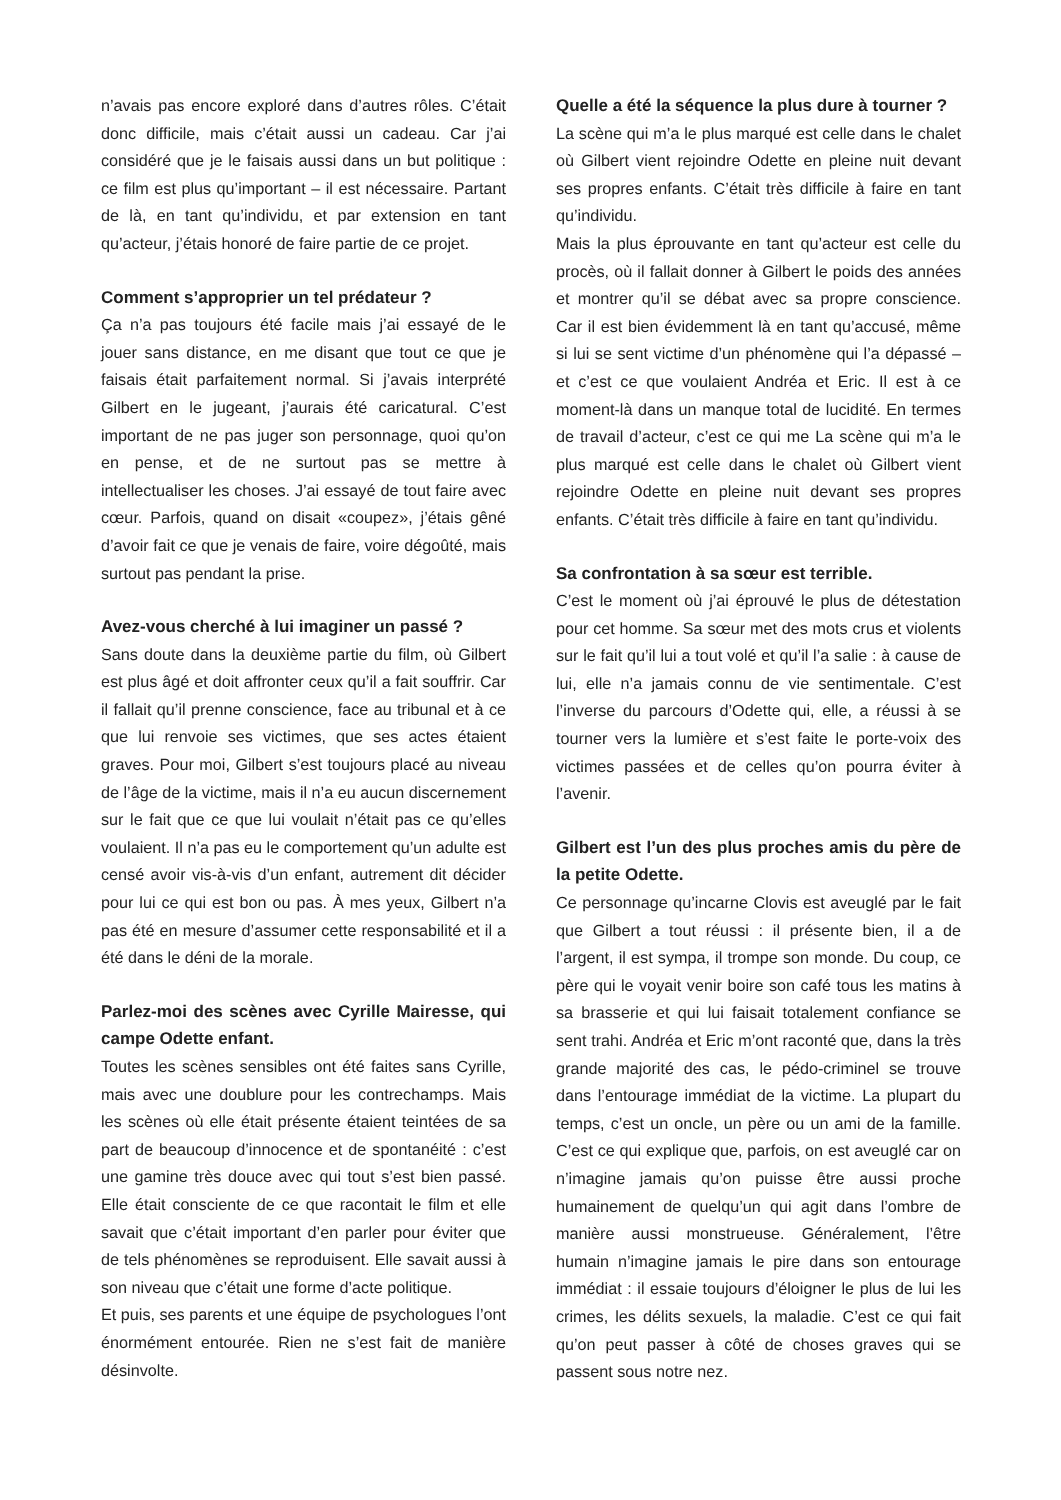n’avais pas encore exploré dans d’autres rôles. C’était donc difficile, mais c’était aussi un cadeau. Car j’ai considéré que je le faisais aussi dans un but politique : ce film est plus qu’important – il est nécessaire. Partant de là, en tant qu’individu, et par extension en tant qu’acteur, j’étais honoré de faire partie de ce projet.
Comment s’approprier un tel prédateur ?
Ça n’a pas toujours été facile mais j’ai essayé de le jouer sans distance, en me disant que tout ce que je faisais était parfaitement normal. Si j’avais interprété Gilbert en le jugeant, j’aurais été caricatural. C’est important de ne pas juger son personnage, quoi qu’on en pense, et de ne surtout pas se mettre à intellectualiser les choses. J’ai essayé de tout faire avec cœur. Parfois, quand on disait «coupez», j’étais gêné d’avoir fait ce que je venais de faire, voire dégoûté, mais surtout pas pendant la prise.
Avez-vous cherché à lui imaginer un passé ?
Sans doute dans la deuxième partie du film, où Gilbert est plus âgé et doit affronter ceux qu’il a fait souffrir. Car il fallait qu’il prenne conscience, face au tribunal et à ce que lui renvoie ses victimes, que ses actes étaient graves. Pour moi, Gilbert s’est toujours placé au niveau de l’âge de la victime, mais il n’a eu aucun discernement sur le fait que ce que lui voulait n’était pas ce qu’elles voulaient. Il n’a pas eu le comportement qu’un adulte est censé avoir vis-à-vis d’un enfant, autrement dit décider pour lui ce qui est bon ou pas. À mes yeux, Gilbert n’a pas été en mesure d’assumer cette responsabilité et il a été dans le déni de la morale.
Parlez-moi des scènes avec Cyrille Mairesse, qui campe Odette enfant.
Toutes les scènes sensibles ont été faites sans Cyrille, mais avec une doublure pour les contrechamps. Mais les scènes où elle était présente étaient teintées de sa part de beaucoup d’innocence et de spontanéité : c’est une gamine très douce avec qui tout s’est bien passé. Elle était consciente de ce que racontait le film et elle savait que c’était important d’en parler pour éviter que de tels phénomènes se reproduisent. Elle savait aussi à son niveau que c’était une forme d’acte politique.
Et puis, ses parents et une équipe de psychologues l’ont énormément entourée. Rien ne s’est fait de manière désinvolte.
Quelle a été la séquence la plus dure à tourner ?
La scène qui m’a le plus marqué est celle dans le chalet où Gilbert vient rejoindre Odette en pleine nuit devant ses propres enfants. C’était très difficile à faire en tant qu’individu.
Mais la plus éprouvante en tant qu’acteur est celle du procès, où il fallait donner à Gilbert le poids des années et montrer qu’il se débat avec sa propre conscience. Car il est bien évidemment là en tant qu’accusé, même si lui se sent victime d’un phénomène qui l’a dépassé – et c’est ce que voulaient Andréa et Eric. Il est à ce moment-là dans un manque total de lucidité. En termes de travail d’acteur, c’est ce qui me La scène qui m’a le plus marqué est celle dans le chalet où Gilbert vient rejoindre Odette en pleine nuit devant ses propres enfants. C’était très difficile à faire en tant qu’individu.
Sa confrontation à sa sœur est terrible.
C’est le moment où j’ai éprouvé le plus de détestation pour cet homme. Sa sœur met des mots crus et violents sur le fait qu’il lui a tout volé et qu’il l’a salie : à cause de lui, elle n’a jamais connu de vie sentimentale. C’est l’inverse du parcours d’Odette qui, elle, a réussi à se tourner vers la lumière et s’est faite le porte-voix des victimes passées et de celles qu’on pourra éviter à l’avenir.
Gilbert est l’un des plus proches amis du père de la petite Odette.
Ce personnage qu’incarne Clovis est aveuglé par le fait que Gilbert a tout réussi : il présente bien, il a de l’argent, il est sympa, il trompe son monde. Du coup, ce père qui le voyait venir boire son café tous les matins à sa brasserie et qui lui faisait totalement confiance se sent trahi. Andréa et Eric m’ont raconté que, dans la très grande majorité des cas, le pédo-criminel se trouve dans l’entourage immédiat de la victime. La plupart du temps, c’est un oncle, un père ou un ami de la famille. C’est ce qui explique que, parfois, on est aveuglé car on n’imagine jamais qu’on puisse être aussi proche humainement de quelqu’un qui agit dans l’ombre de manière aussi monstrueuse. Généralement, l’être humain n’imagine jamais le pire dans son entourage immédiat : il essaie toujours d’éloigner le plus de lui les crimes, les délits sexuels, la maladie. C’est ce qui fait qu’on peut passer à côté de choses graves qui se passent sous notre nez.